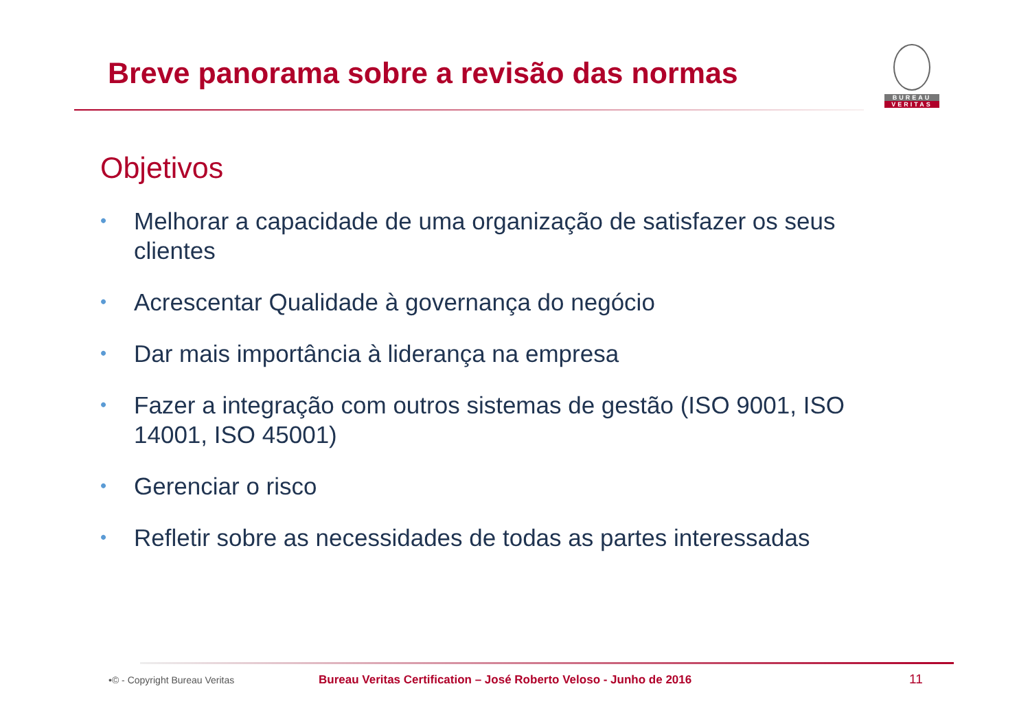Breve panorama sobre a revisão das normas
BUREAU
VERITAS
Objetivos
• Melhorar a capacidade de uma organização de satisfazer os seus clientes
• Acrescentar Qualidade à governança do negócio
• Dar mais importância à liderança na empresa
• Fazer a integração com outros sistemas de gestão (ISO 9001, ISO 14001, ISO 45001)
• Gerenciar o risco
• Refletir sobre as necessidades de todas as partes interessadas
•© - Copyright Bureau Veritas Bureau Veritas Certification – José Roberto Veloso - Junho de 2016 11